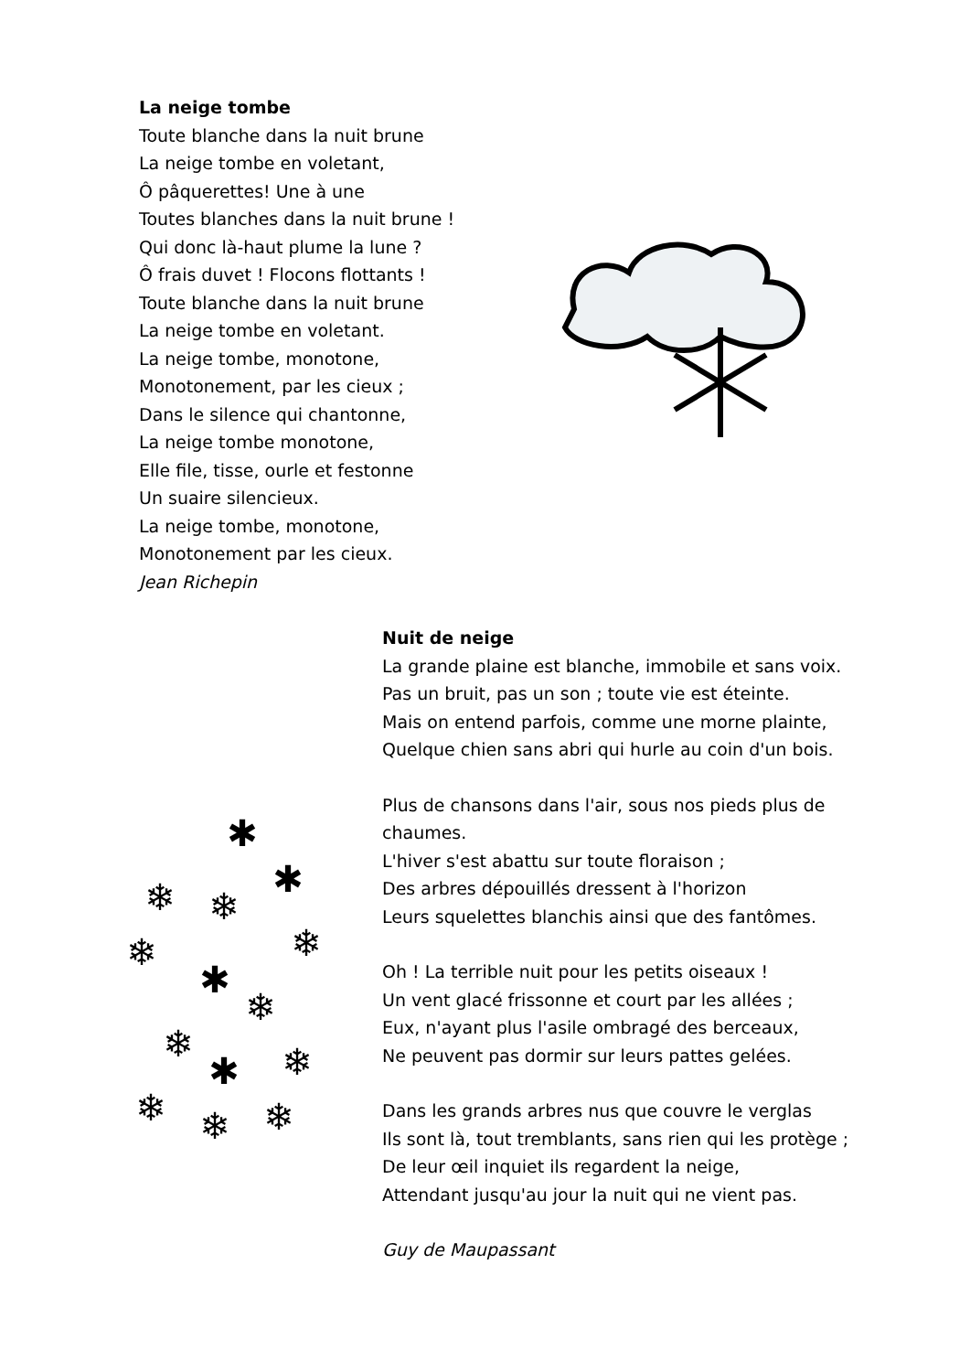La neige tombe
Toute blanche dans la nuit brune
La neige tombe en voletant,
Ô pâquerettes! Une à une
Toutes blanches dans la nuit brune !
Qui donc là-haut plume la lune ?
Ô frais duvet ! Flocons flottants !
Toute blanche dans la nuit brune
La neige tombe en voletant.
La neige tombe, monotone,
Monotonement, par les cieux ;
Dans le silence qui chantonne,
La neige tombe monotone,
Elle file, tisse, ourle et festonne
Un suaire silencieux.
La neige tombe, monotone,
Monotonement par les cieux.
Jean Richepin
✱
✱
❄
❄
❄
❄
✱
❄
❄
✱
❄
❄
❄
❄
Nuit de neige
La grande plaine est blanche, immobile et sans voix.
Pas un bruit, pas un son ; toute vie est éteinte.
Mais on entend parfois, comme une morne plainte,
Quelque chien sans abri qui hurle au coin d'un bois.
Plus de chansons dans l'air, sous nos pieds plus de
chaumes.
L'hiver s'est abattu sur toute floraison ;
Des arbres dépouillés dressent à l'horizon
Leurs squelettes blanchis ainsi que des fantômes.
Oh ! La terrible nuit pour les petits oiseaux !
Un vent glacé frissonne et court par les allées ;
Eux, n'ayant plus l'asile ombragé des berceaux,
Ne peuvent pas dormir sur leurs pattes gelées.
Dans les grands arbres nus que couvre le verglas
Ils sont là, tout tremblants, sans rien qui les protège ;
De leur œil inquiet ils regardent la neige,
Attendant jusqu'au jour la nuit qui ne vient pas.
Guy de Maupassant